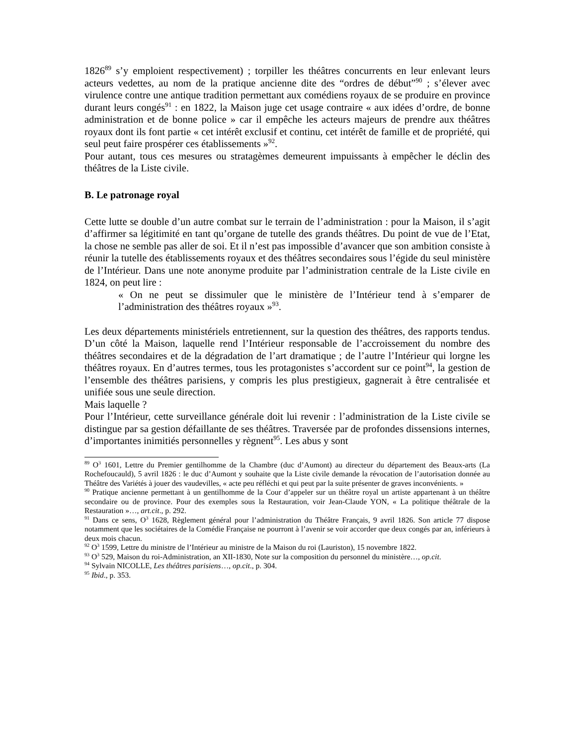1826<sup>89</sup> s’y emploient respectivement) ; torpiller les théâtres concurrents en leur enlevant leurs acteurs vedettes, au nom de la pratique ancienne dite des “ordres de début”<sup>90</sup> ; s’élever avec virulence contre une antique tradition permettant aux comédiens royaux de se produire en province durant leurs congés<sup>91</sup> : en 1822, la Maison juge cet usage contraire « aux idées d’ordre, de bonne administration et de bonne police » car il empêche les acteurs majeurs de prendre aux théâtres royaux dont ils font partie « cet intérêt exclusif et continu, cet intérêt de famille et de propriété, qui seul peut faire prospérer ces établissements »<sup>92</sup>.
Pour autant, tous ces mesures ou stratagèmes demeurent impuissants à empêcher le déclin des théâtres de la Liste civile.
B. Le patronage royal
Cette lutte se double d’un autre combat sur le terrain de l’administration : pour la Maison, il s’agit d’affirmer sa légitimité en tant qu’organe de tutelle des grands théâtres. Du point de vue de l’Etat, la chose ne semble pas aller de soi. Et il n’est pas impossible d’avancer que son ambition consiste à réunir la tutelle des établissements royaux et des théâtres secondaires sous l’égide du seul ministère de l’Intérieur. Dans une note anonyme produite par l’administration centrale de la Liste civile en 1824, on peut lire :
« On ne peut se dissimuler que le ministère de l’Intérieur tend à s’emparer de l’administration des théâtres royaux »<sup>93</sup>.
Les deux départements ministériels entretiennent, sur la question des théâtres, des rapports tendus. D’un côté la Maison, laquelle rend l’Intérieur responsable de l’accroissement du nombre des théâtres secondaires et de la dégradation de l’art dramatique ; de l’autre l’Intérieur qui lorgne les théâtres royaux. En d’autres termes, tous les protagonistes s’accordent sur ce point<sup>94</sup>, la gestion de l’ensemble des théâtres parisiens, y compris les plus prestigieux, gagnerait à être centralisée et unifiée sous une seule direction.
Mais laquelle ?
Pour l’Intérieur, cette surveillance générale doit lui revenir : l’administration de la Liste civile se distingue par sa gestion défaillante de ses théâtres. Traversée par de profondes dissensions internes, d’importantes inimitiés personnelles y règnent<sup>95</sup>. Les abus y sont
<sup>89</sup> O<sup>3</sup> 1601, Lettre du Premier gentilhomme de la Chambre (duc d’Aumont) au directeur du département des Beaux-arts (La Rochefoucauld), 5 avril 1826 : le duc d’Aumont y souhaite que la Liste civile demande la révocation de l’autorisation donnée au Théâtre des Variétés à jouer des vaudevilles, « acte peu réfléchi et qui peut par la suite présenter de graves inconvénients. »
<sup>90</sup> Pratique ancienne permettant à un gentilhomme de la Cour d’appeler sur un théâtre royal un artiste appartenant à un théâtre secondaire ou de province. Pour des exemples sous la Restauration, voir Jean-Claude YON, « La politique théâtrale de la Restauration »…, art.cit., p. 292.
<sup>91</sup> Dans ce sens, O<sup>3</sup> 1628, Règlement général pour l’administration du Théâtre Français, 9 avril 1826. Son article 77 dispose notamment que les sociétaires de la Comédie Française ne pourront à l’avenir se voir accorder que deux congés par an, inférieurs à deux mois chacun.
<sup>92</sup> O<sup>3</sup> 1599, Lettre du ministre de l’Intérieur au ministre de la Maison du roi (Lauriston), 15 novembre 1822.
<sup>93</sup> O<sup>3</sup> 529, Maison du roi-Administration, an XII-1830, Note sur la composition du personnel du ministère…, op.cit.
<sup>94</sup> Sylvain NICOLLE, Les théâtres parisiens…, op.cit., p. 304.
<sup>95</sup> Ibid., p. 353.